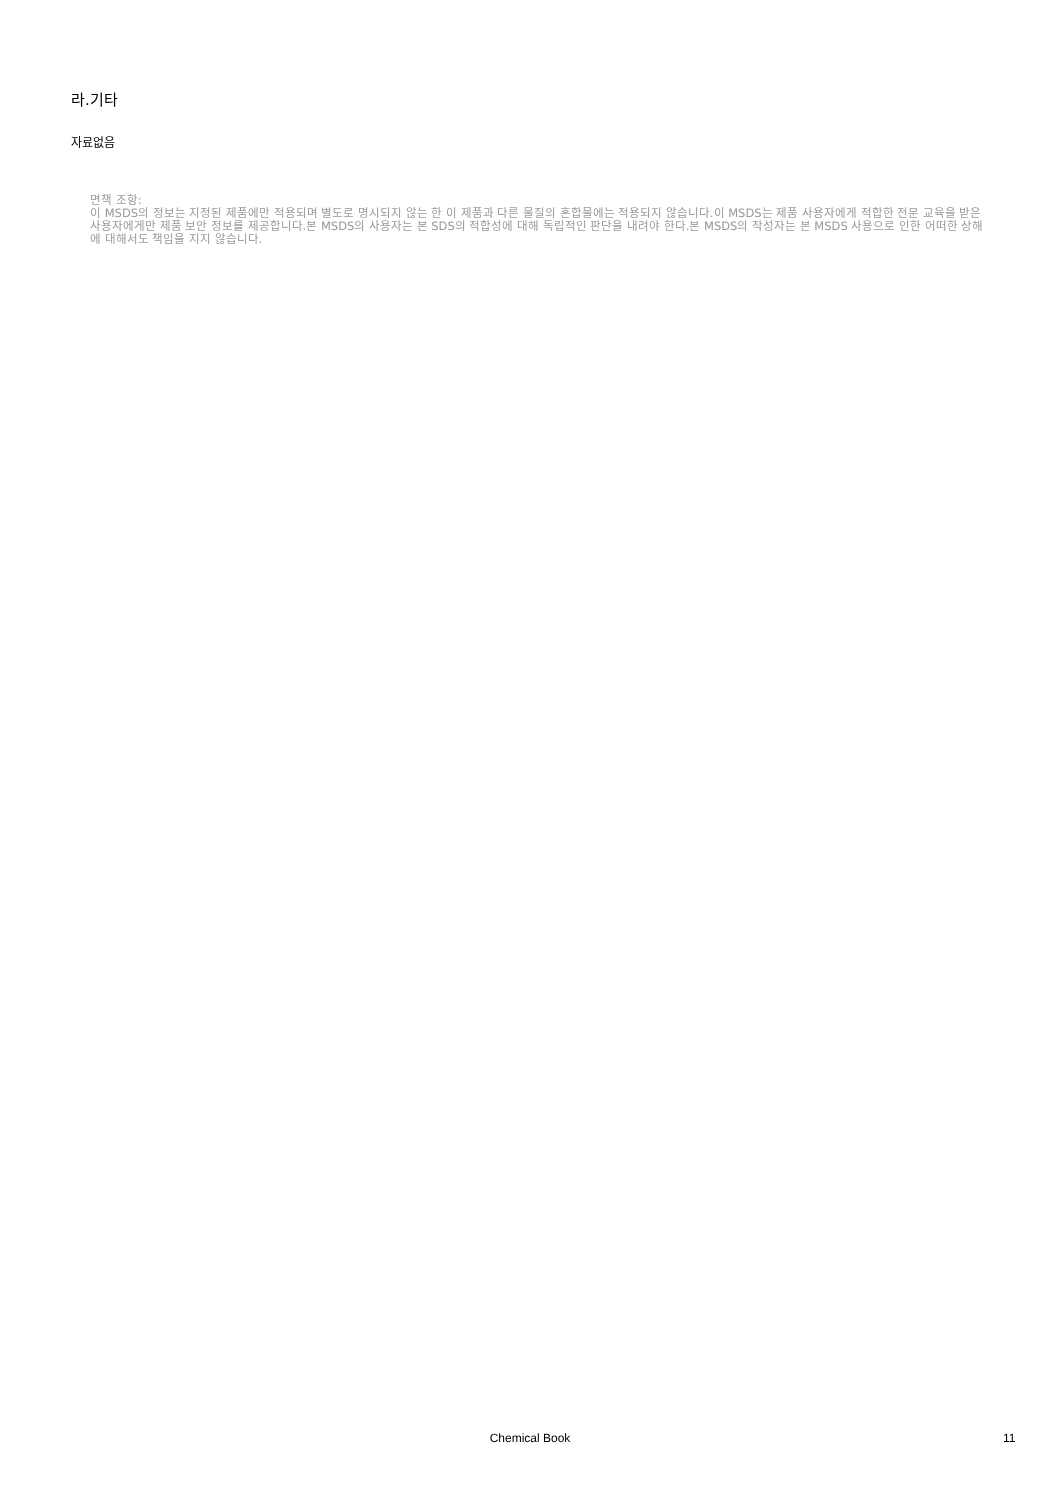라.기타
자료없음
면책 조항:
이 MSDS의 정보는 지정된 제품에만 적용되며 별도로 명시되지 않는 한 이 제품과 다른 물질의 혼합물에는 적용되지 않습니다.이 MSDS는 제품 사용자에게 적합한 전문 교육을 받은 사용자에게만 제품 보안 정보를 제공합니다.본 MSDS의 사용자는 본 SDS의 적합성에 대해 독립적인 판단을 내려야 한다.본 MSDS의 작성자는 본 MSDS 사용으로 인한 어떠한 상해에 대해서도 책임을 지지 않습니다.
Chemical Book 11